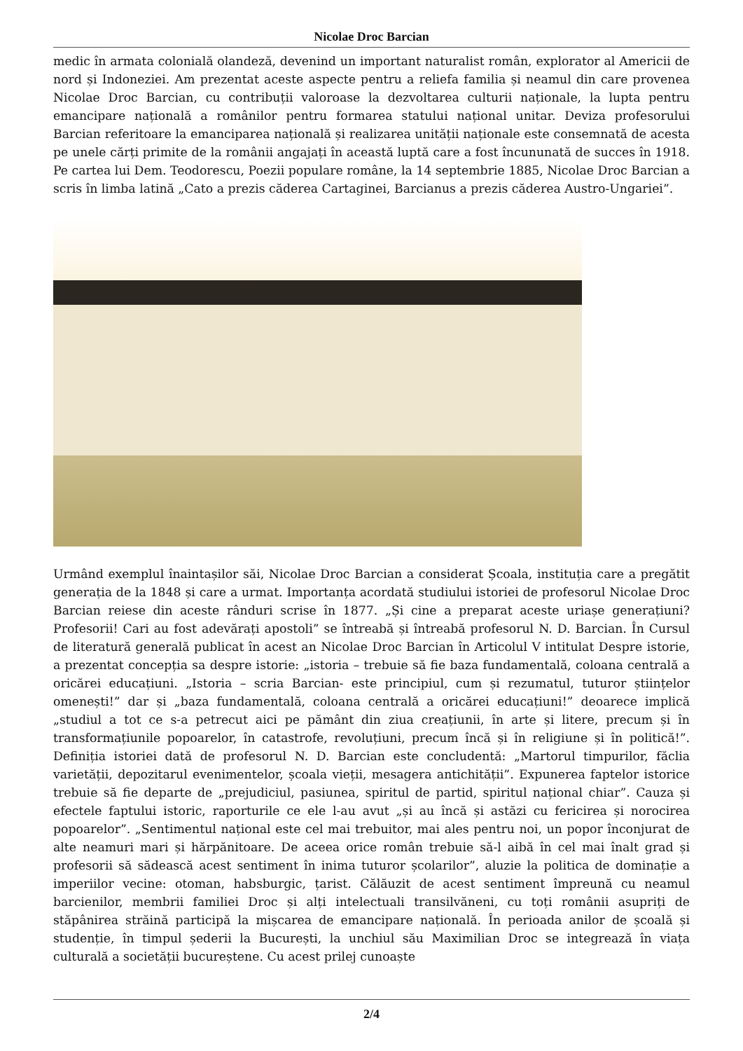Nicolae Droc Barcian
medic în armata colonială olandeză, devenind un important naturalist român, explorator al Americii de nord și Indoneziei. Am prezentat aceste aspecte pentru a reliefa familia și neamul din care provenea Nicolae Droc Barcian, cu contribuții valoroase la dezvoltarea culturii naționale, la lupta pentru emancipare națională a românilor pentru formarea statului național unitar. Deviza profesorului Barcian referitoare la emanciparea națională și realizarea unității naționale este consemnată de acesta pe unele cărți primite de la românii angajați în această luptă care a fost încununată de succes în 1918. Pe cartea lui Dem. Teodorescu, Poezii populare române, la 14 septembrie 1885, Nicolae Droc Barcian a scris în limba latină „Cato a prezis căderea Cartaginei, Barcianus a prezis căderea Austro-Ungariei”.
Urmând exemplul înaintașilor săi, Nicolae Droc Barcian a considerat Școala, instituția care a pregătit generația de la 1848 și care a urmat. Importanța acordată studiului istoriei de profesorul Nicolae Droc Barcian reiese din aceste rânduri scrise în 1877. „Și cine a preparat aceste uriașe generațiuni? Profesorii! Cari au fost adevărați apostoli” se întreabă și întreabă profesorul N. D. Barcian. În Cursul de literatură generală publicat în acest an Nicolae Droc Barcian în Articolul V intitulat Despre istorie, a prezentat concepția sa despre istorie: „istoria – trebuie să fie baza fundamentală, coloana centrală a oricărei educațiuni. „Istoria – scria Barcian- este principiul, cum și rezumatul, tuturor științelor omenești!” dar și „baza fundamentală, coloana centrală a oricărei educațiuni!” deoarece implică „studiul a tot ce s-a petrecut aici pe pământ din ziua creațiunii, în arte și litere, precum și în transformațiunile popoarelor, în catastrofe, revoluțiuni, precum încă și în religiune și în politică!”. Definiția istoriei dată de profesorul N. D. Barcian este concludentă: „Martorul timpurilor, făclia varietății, depozitarul evenimentelor, școala vieții, mesagera antichității”. Expunerea faptelor istorice trebuie să fie departe de „prejudiciul, pasiunea, spiritul de partid, spiritul național chiar”. Cauza și efectele faptului istoric, raporturile ce ele l-au avut „și au încă și astăzi cu fericirea și norocirea popoarelor”. „Sentimentul național este cel mai trebuitor, mai ales pentru noi, un popor înconjurat de alte neamuri mari și hărpănitoare. De aceea orice român trebuie să-l aibă în cel mai înalt grad și profesorii să sădească acest sentiment în inima tuturor școlarilor”, aluzie la politica de dominație a imperiilor vecine: otoman, habsburgic, țarist. Călăuzit de acest sentiment împreună cu neamul barcienilor, membrii familiei Droc și alți intelectuali transilvăneni, cu toți românii asupriți de stăpânirea străină participă la mișcarea de emancipare națională. În perioada anilor de școală și studenție, în timpul șederii la București, la unchiul său Maximilian Droc se integrează în viața culturală a societății bucureștene. Cu acest prilej cunoaște
2/4